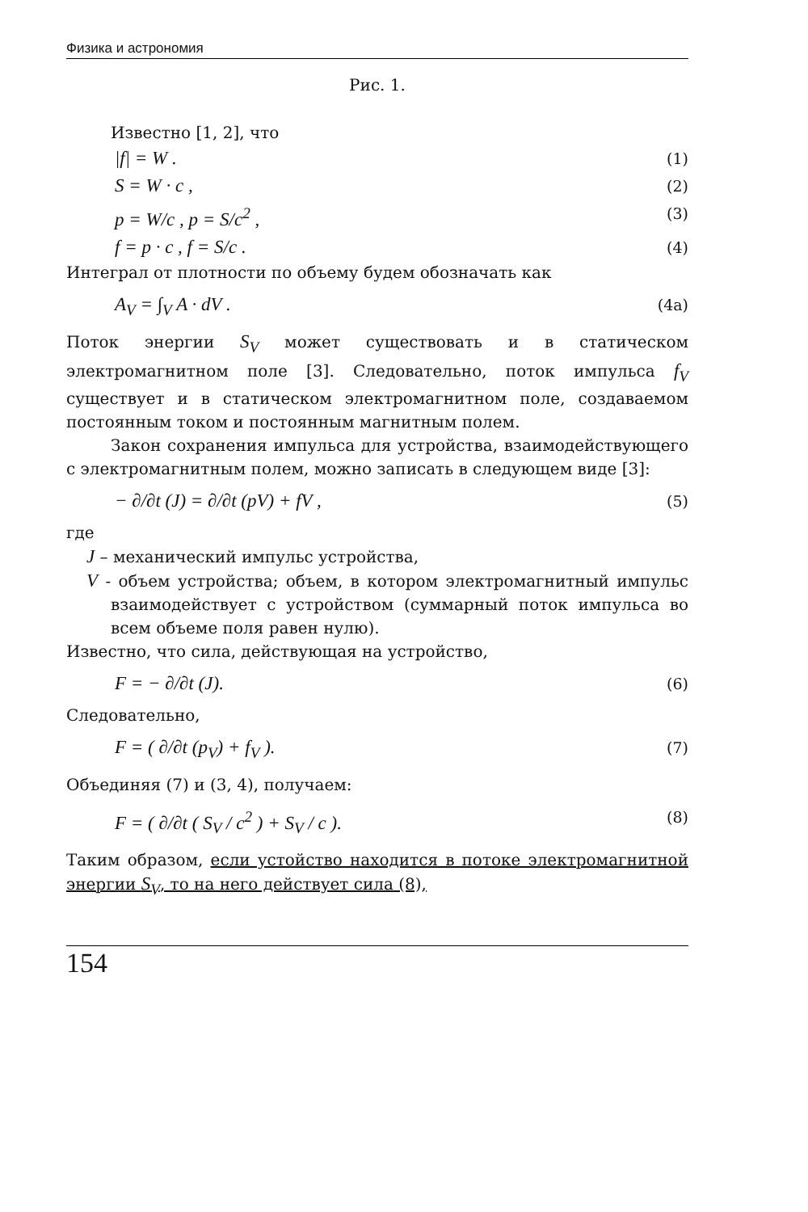Физика и астрономия
Рис. 1.
Известно [1, 2], что
|f| = W . (1)
S = W · c , (2)
p = W/c , p = S/c<sup>2</sup> , (3)
f = p · c , f = S/c . (4)
Интеграл от плотности по объему будем обозначать как
A<sub>V</sub> = ∫<sub>V</sub> A · dV . (4a)
Поток энергии S<sub>V</sub> может существовать и в статическом электромагнитном поле [3]. Следовательно, поток импульса f<sub>V</sub> существует и в статическом электромагнитном поле, создаваемом постоянным током и постоянным магнитным полем.
Закон сохранения импульса для устройства, взаимодействующего с электромагнитным полем, можно записать в следующем виде [3]:
− ∂/∂t (J) = ∂/∂t (pV) + fV , (5)
где
J – механический импульс устройства,
V - объем устройства; объем, в котором электромагнитный импульс взаимодействует с устройством (суммарный поток импульса во всем объеме поля равен нулю).
Известно, что сила, действующая на устройство,
F = − ∂/∂t (J). (6)
Следовательно,
F = ( ∂/∂t (p<sub>V</sub>) + f<sub>V</sub> ). (7)
Объединяя (7) и (3, 4), получаем:
F = ( ∂/∂t ( S<sub>V</sub> / c<sup>2</sup> ) + S<sub>V</sub> / c ). (8)
Таким образом, если устойство находится в потоке электромагнитной энергии S<sub>V</sub>, то на него действует сила (8),
154